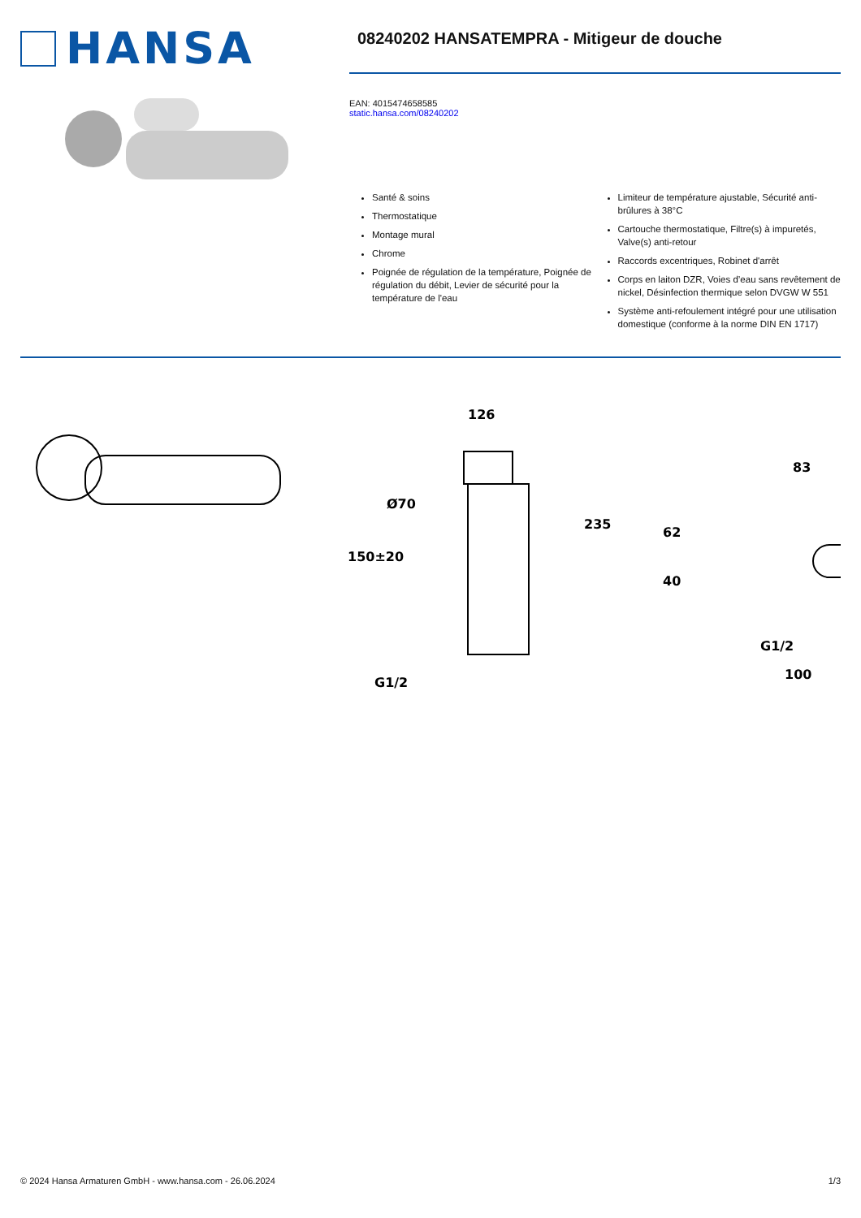HANSA
08240202 HANSATEMPRA - Mitigeur de douche
EAN: 4015474658585
static.hansa.com/08240202
Santé & soins
Thermostatique
Montage mural
Chrome
Poignée de régulation de la température, Poignée de régulation du débit, Levier de sécurité pour la température de l'eau
Limiteur de température ajustable, Sécurité anti-brûlures à 38°C
Cartouche thermostatique, Filtre(s) à impuretés, Valve(s) anti-retour
Raccords excentriques, Robinet d'arrêt
Corps en laiton DZR, Voies d’eau sans revêtement de nickel, Désinfection thermique selon DVGW W 551
Système anti-refoulement intégré pour une utilisation domestique (conforme à la norme DIN EN 1717)
126
235
Ø70
150±20
G1/2
62
40
83
G1/2
100
© 2024 Hansa Armaturen GmbH - www.hansa.com - 26.06.2024 1/3